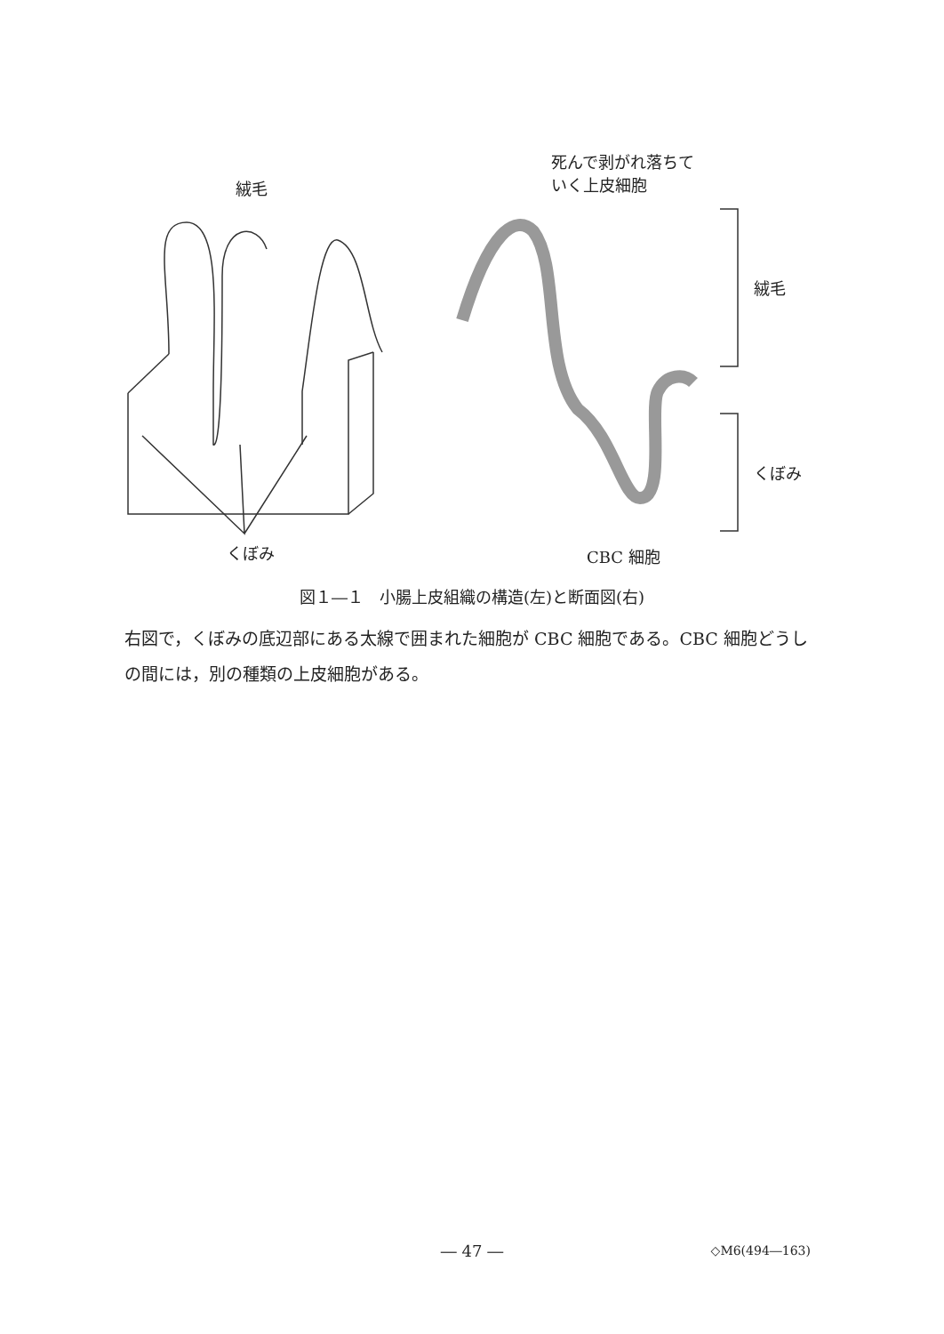絨毛
死んで剥がれ落ちて
いく上皮細胞
絨毛
くぼみ
くぼみ CBC 細胞
図１―１　小腸上皮組織の構造(左)と断面図(右)
右図で，くぼみの底辺部にある太線で囲まれた細胞が CBC 細胞である。CBC 細胞どうしの間には，別の種類の上皮細胞がある。
― 47 ― ◇M6(494―163)